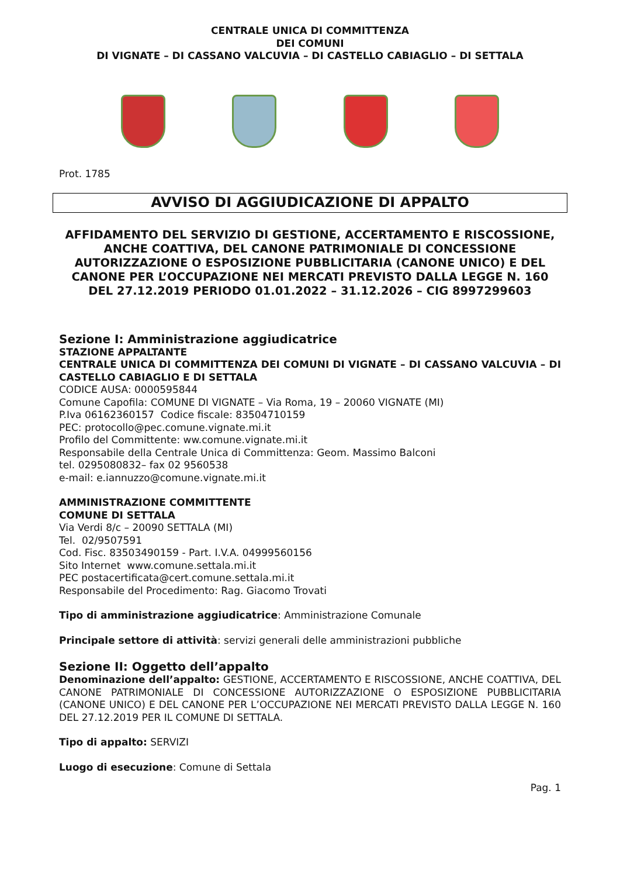CENTRALE UNICA DI COMMITTENZA
DEI COMUNI
DI VIGNATE – DI CASSANO VALCUVIA – DI CASTELLO CABIAGLIO – DI SETTALA
Prot. 1785
AVVISO DI AGGIUDICAZIONE DI APPALTO
AFFIDAMENTO DEL SERVIZIO DI GESTIONE, ACCERTAMENTO E RISCOSSIONE, ANCHE COATTIVA, DEL CANONE PATRIMONIALE DI CONCESSIONE AUTORIZZAZIONE O ESPOSIZIONE PUBBLICITARIA (CANONE UNICO) E DEL CANONE PER L’OCCUPAZIONE NEI MERCATI PREVISTO DALLA LEGGE N. 160 DEL 27.12.2019 PERIODO 01.01.2022 – 31.12.2026 – CIG 8997299603
Sezione I: Amministrazione aggiudicatrice
STAZIONE APPALTANTE
CENTRALE UNICA DI COMMITTENZA DEI COMUNI DI VIGNATE – DI CASSANO VALCUVIA – DI CASTELLO CABIAGLIO E DI SETTALA
CODICE AUSA: 0000595844
Comune Capofila: COMUNE DI VIGNATE – Via Roma, 19 – 20060 VIGNATE (MI)
P.Iva 06162360157 Codice fiscale: 83504710159
PEC: protocollo@pec.comune.vignate.mi.it
Profilo del Committente: ww.comune.vignate.mi.it
Responsabile della Centrale Unica di Committenza: Geom. Massimo Balconi
tel. 0295080832– fax 02 9560538
e-mail: e.iannuzzo@comune.vignate.mi.it
AMMINISTRAZIONE COMMITTENTE
COMUNE DI SETTALA
Via Verdi 8/c – 20090 SETTALA (MI)
Tel. 02/9507591
Cod. Fisc. 83503490159 - Part. I.V.A. 04999560156
Sito Internet www.comune.settala.mi.it
PEC postacertificata@cert.comune.settala.mi.it
Responsabile del Procedimento: Rag. Giacomo Trovati
Tipo di amministrazione aggiudicatrice: Amministrazione Comunale
Principale settore di attività: servizi generali delle amministrazioni pubbliche
Sezione II: Oggetto dell’appalto
Denominazione dell’appalto: GESTIONE, ACCERTAMENTO E RISCOSSIONE, ANCHE COATTIVA, DEL CANONE PATRIMONIALE DI CONCESSIONE AUTORIZZAZIONE O ESPOSIZIONE PUBBLICITARIA (CANONE UNICO) E DEL CANONE PER L’OCCUPAZIONE NEI MERCATI PREVISTO DALLA LEGGE N. 160 DEL 27.12.2019 PER IL COMUNE DI SETTALA.
Tipo di appalto: SERVIZI
Luogo di esecuzione: Comune di Settala
Pag. 1